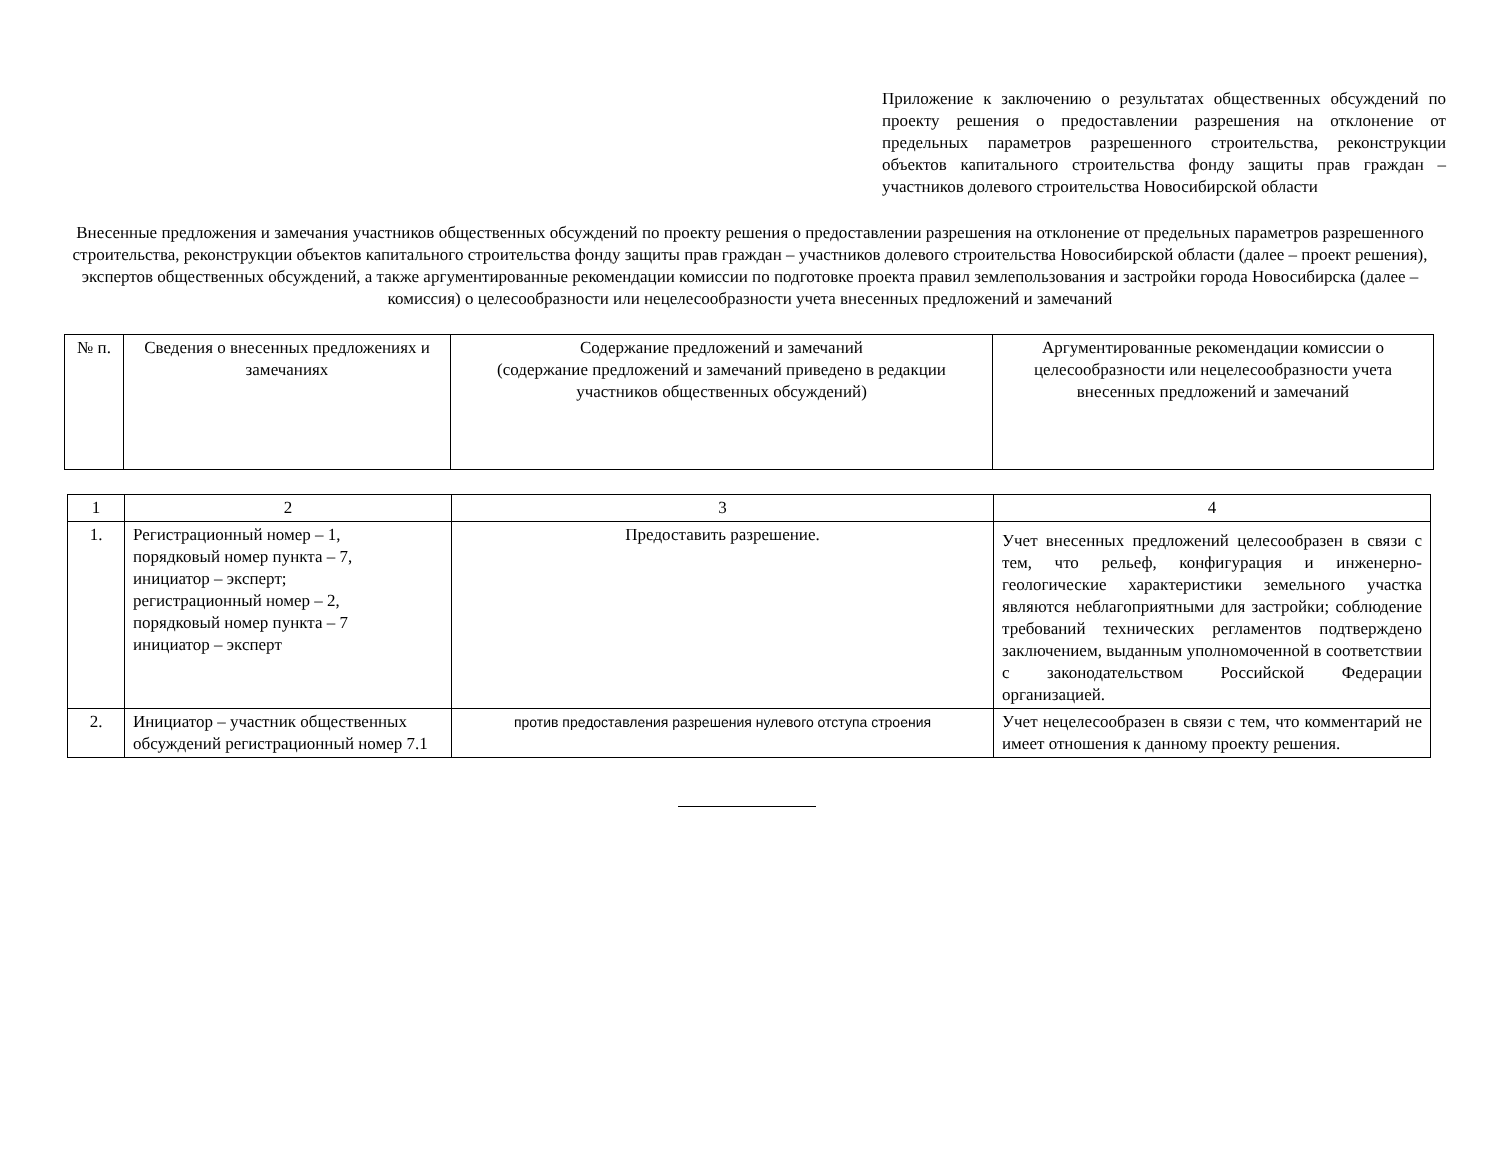Приложение к заключению о результатах общественных обсуждений по проекту решения о предоставлении разрешения на отклонение от предельных параметров разрешенного строительства, реконструкции объектов капитального строительства фонду защиты прав граждан – участников долевого строительства Новосибирской области
Внесенные предложения и замечания участников общественных обсуждений по проекту решения о предоставлении разрешения на отклонение от предельных параметров разрешенного строительства, реконструкции объектов капитального строительства фонду защиты прав граждан – участников долевого строительства Новосибирской области (далее – проект решения), экспертов общественных обсуждений, а также аргументированные рекомендации комиссии по подготовке проекта правил землепользования и застройки города Новосибирска (далее – комиссия) о целесообразности или нецелесообразности учета внесенных предложений и замечаний
| № п. | Сведения о внесенных предложениях и замечаниях | Содержание предложений и замечаний (содержание предложений и замечаний приведено в редакции участников общественных обсуждений) | Аргументированные рекомендации комиссии о целесообразности или нецелесообразности учета внесенных предложений и замечаний |
| --- | --- | --- | --- |
| 1 | 2 | 3 | 4 |
| 1. | Регистрационный номер – 1, порядковый номер пункта – 7, инициатор – эксперт; регистрационный номер – 2, порядковый номер пункта – 7 инициатор – эксперт | Предоставить разрешение. | Учет внесенных предложений целесообразен в связи с тем, что рельеф, конфигурация и инженерно-геологические характеристики земельного участка являются неблагоприятными для застройки; соблюдение требований технических регламентов подтверждено заключением, выданным уполномоченной в соответствии с законодательством Российской Федерации организацией. |
| 2. | Инициатор – участник общественных обсуждений регистрационный номер 7.1 | против предоставления разрешения нулевого отступа строения | Учет нецелесообразен в связи с тем, что комментарий не имеет отношения к данному проекту решения. |